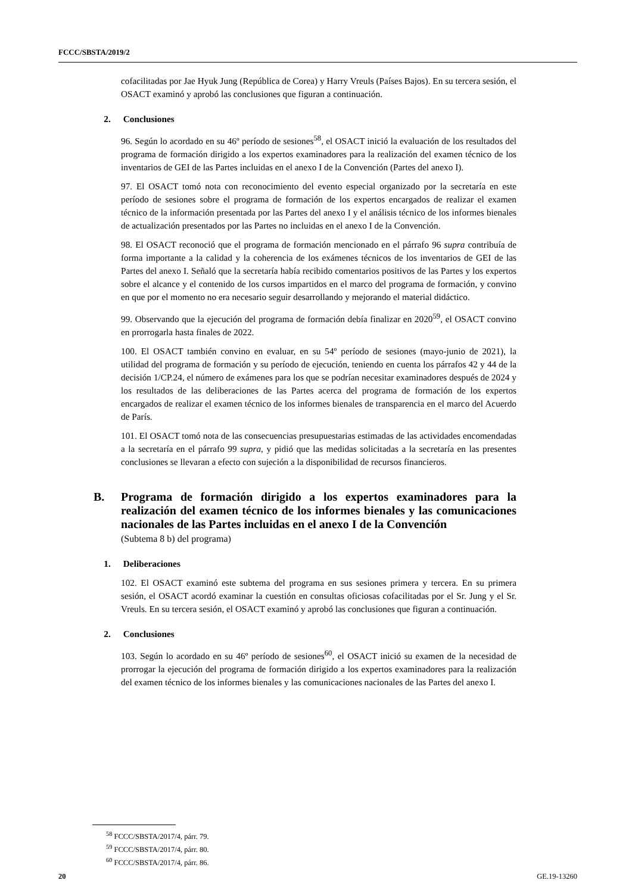FCCC/SBSTA/2019/2
cofacilitadas por Jae Hyuk Jung (República de Corea) y Harry Vreuls (Países Bajos). En su tercera sesión, el OSACT examinó y aprobó las conclusiones que figuran a continuación.
2. Conclusiones
96. Según lo acordado en su 46º período de sesiones<sup>58</sup>, el OSACT inició la evaluación de los resultados del programa de formación dirigido a los expertos examinadores para la realización del examen técnico de los inventarios de GEI de las Partes incluidas en el anexo I de la Convención (Partes del anexo I).
97. El OSACT tomó nota con reconocimiento del evento especial organizado por la secretaría en este período de sesiones sobre el programa de formación de los expertos encargados de realizar el examen técnico de la información presentada por las Partes del anexo I y el análisis técnico de los informes bienales de actualización presentados por las Partes no incluidas en el anexo I de la Convención.
98. El OSACT reconoció que el programa de formación mencionado en el párrafo 96 supra contribuía de forma importante a la calidad y la coherencia de los exámenes técnicos de los inventarios de GEI de las Partes del anexo I. Señaló que la secretaría había recibido comentarios positivos de las Partes y los expertos sobre el alcance y el contenido de los cursos impartidos en el marco del programa de formación, y convino en que por el momento no era necesario seguir desarrollando y mejorando el material didáctico.
99. Observando que la ejecución del programa de formación debía finalizar en 2020<sup>59</sup>, el OSACT convino en prorrogarla hasta finales de 2022.
100. El OSACT también convino en evaluar, en su 54º período de sesiones (mayo-junio de 2021), la utilidad del programa de formación y su período de ejecución, teniendo en cuenta los párrafos 42 y 44 de la decisión 1/CP.24, el número de exámenes para los que se podrían necesitar examinadores después de 2024 y los resultados de las deliberaciones de las Partes acerca del programa de formación de los expertos encargados de realizar el examen técnico de los informes bienales de transparencia en el marco del Acuerdo de París.
101. El OSACT tomó nota de las consecuencias presupuestarias estimadas de las actividades encomendadas a la secretaría en el párrafo 99 supra, y pidió que las medidas solicitadas a la secretaría en las presentes conclusiones se llevaran a efecto con sujeción a la disponibilidad de recursos financieros.
B. Programa de formación dirigido a los expertos examinadores para la realización del examen técnico de los informes bienales y las comunicaciones nacionales de las Partes incluidas en el anexo I de la Convención
(Subtema 8 b) del programa)
1. Deliberaciones
102. El OSACT examinó este subtema del programa en sus sesiones primera y tercera. En su primera sesión, el OSACT acordó examinar la cuestión en consultas oficiosas cofacilitadas por el Sr. Jung y el Sr. Vreuls. En su tercera sesión, el OSACT examinó y aprobó las conclusiones que figuran a continuación.
2. Conclusiones
103. Según lo acordado en su 46º período de sesiones<sup>60</sup>, el OSACT inició su examen de la necesidad de prorrogar la ejecución del programa de formación dirigido a los expertos examinadores para la realización del examen técnico de los informes bienales y las comunicaciones nacionales de las Partes del anexo I.
<sup>58</sup> FCCC/SBSTA/2017/4, párr. 79.
<sup>59</sup> FCCC/SBSTA/2017/4, párr. 80.
<sup>60</sup> FCCC/SBSTA/2017/4, párr. 86.
20 GE.19-13260